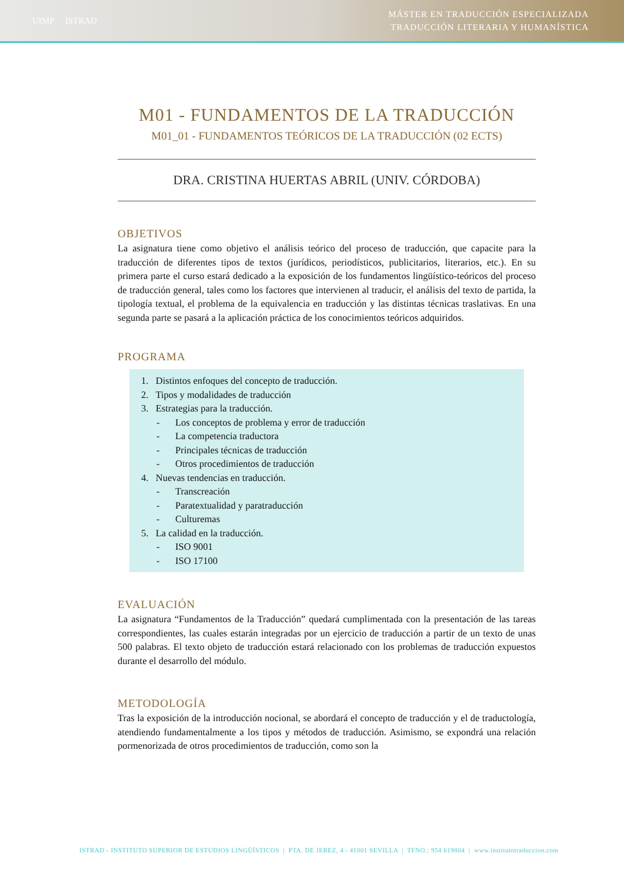UIMP ISTRAD
MÁSTER EN TRADUCCIÓN ESPECIALIZADA
TRADUCCIÓN LITERARIA Y HUMANÍSTICA
M01 - FUNDAMENTOS DE LA TRADUCCIÓN
M01_01 - FUNDAMENTOS TEÓRICOS DE LA TRADUCCIÓN (02 ECTS)
DRA. CRISTINA HUERTAS ABRIL (UNIV. CÓRDOBA)
OBJETIVOS
La asignatura tiene como objetivo el análisis teórico del proceso de traducción, que capacite para la traducción de diferentes tipos de textos (jurídicos, periodísticos, publicitarios, literarios, etc.). En su primera parte el curso estará dedicado a la exposición de los fundamentos lingüístico-teóricos del proceso de traducción general, tales como los factores que intervienen al traducir, el análisis del texto de partida, la tipología textual, el problema de la equivalencia en traducción y las distintas técnicas traslativas. En una segunda parte se pasará a la aplicación práctica de los conocimientos teóricos adquiridos.
PROGRAMA
1. Distintos enfoques del concepto de traducción.
2. Tipos y modalidades de traducción
3. Estrategias para la traducción.
- Los conceptos de problema y error de traducción
- La competencia traductora
- Principales técnicas de traducción
- Otros procedimientos de traducción
4. Nuevas tendencias en traducción.
- Transcreación
- Paratextualidad y paratraducción
- Culturemas
5. La calidad en la traducción.
- ISO 9001
- ISO 17100
EVALUACIÓN
La asignatura “Fundamentos de la Traducción” quedará cumplimentada con la presentación de las tareas correspondientes, las cuales estarán integradas por un ejercicio de traducción a partir de un texto de unas 500 palabras. El texto objeto de traducción estará relacionado con los problemas de traducción expuestos durante el desarrollo del módulo.
METODOLOGÍA
Tras la exposición de la introducción nocional, se abordará el concepto de traducción y el de traductología, atendiendo fundamentalmente a los tipos y métodos de traducción. Asimismo, se expondrá una relación pormenorizada de otros procedimientos de traducción, como son la
ISTRAD - INSTITUTO SUPERIOR DE ESTUDIOS LINGÜÍSTICOS | PTA. DE JEREZ, 4 - 41001 SEVILLA | TFNO.: 954 619804 | www.institutotraduccion.com